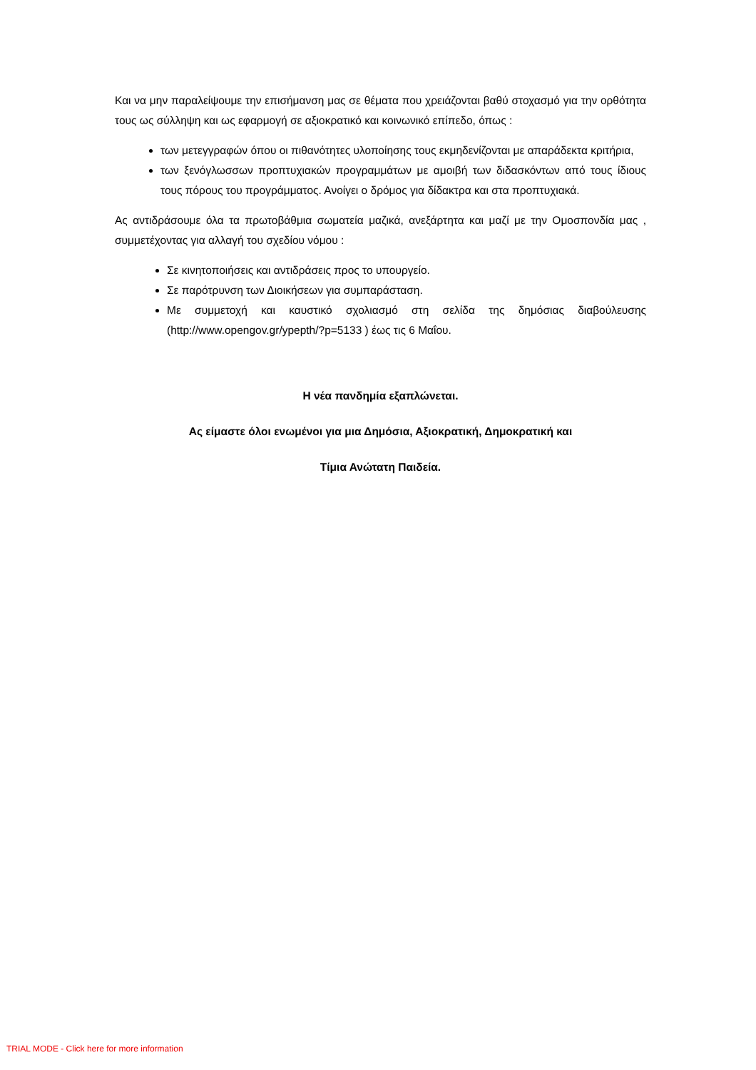Και να μην παραλείψουμε την επισήμανση μας σε θέματα που χρειάζονται βαθύ στοχασμό για την ορθότητα τους ως σύλληψη και ως εφαρμογή σε αξιοκρατικό και κοινωνικό επίπεδο, όπως :
των μετεγγραφών όπου οι πιθανότητες υλοποίησης τους εκμηδενίζονται με απαράδεκτα κριτήρια,
των ξενόγλωσσων προπτυχιακών προγραμμάτων με αμοιβή των διδασκόντων από τους ίδιους τους πόρους του προγράμματος. Ανοίγει ο δρόμος για δίδακτρα και στα προπτυχιακά.
Ας αντιδράσουμε όλα τα πρωτοβάθμια σωματεία μαζικά, ανεξάρτητα και μαζί με την Ομοσπονδία μας , συμμετέχοντας για αλλαγή του σχεδίου νόμου :
Σε κινητοποιήσεις και αντιδράσεις προς το υπουργείο.
Σε παρότρυνση των Διοικήσεων για συμπαράσταση.
Με συμμετοχή και καυστικό σχολιασμό στη σελίδα της δημόσιας διαβούλευσης (http://www.opengov.gr/ypepth/?p=5133 ) έως τις 6 Μαΐου.
Η νέα πανδημία εξαπλώνεται.
Ας είμαστε όλοι ενωμένοι για μια Δημόσια, Αξιοκρατική, Δημοκρατική και
Τίμια Ανώτατη Παιδεία.
TRIAL MODE - Click here for more information